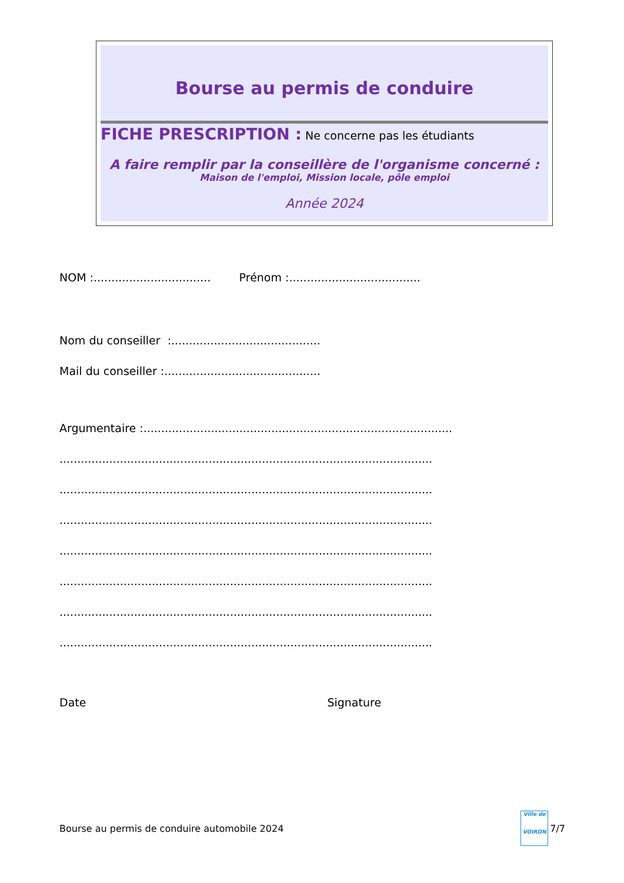Bourse au permis de conduire
FICHE PRESCRIPTION : Ne concerne pas les étudiants
A faire remplir par la conseillère de l'organisme concerné :
Maison de l'emploi, Mission locale, pôle emploi
Année 2024
NOM :................................. Prénom :.....................................
Nom du conseiller :..........................................
Mail du conseiller :............................................
Argumentaire :.......................................................................................
.........................................................................................................
.........................................................................................................
.........................................................................................................
.........................................................................................................
.........................................................................................................
.........................................................................................................
.........................................................................................................
Date Signature
Bourse au permis de conduire automobile 2024
Ville de
VOIRON
7/7